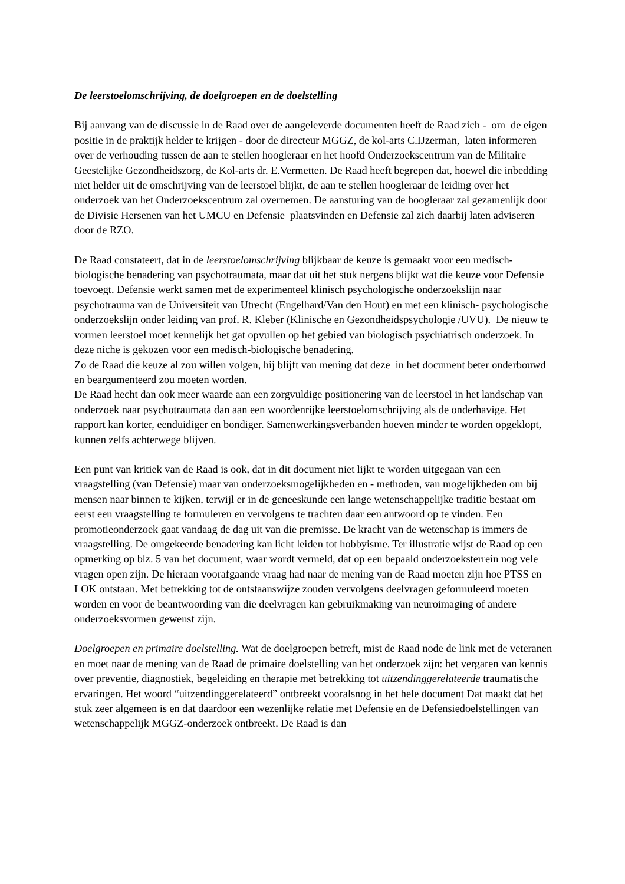De leerstoelomschrijving, de doelgroepen en de doelstelling
Bij aanvang van de discussie in de Raad over de aangeleverde documenten heeft de Raad zich - om de eigen positie in de praktijk helder te krijgen - door de directeur MGGZ, de kol-arts C.IJzerman, laten informeren over de verhouding tussen de aan te stellen hoogleraar en het hoofd Onderzoekscentrum van de Militaire Geestelijke Gezondheidszorg, de Kol-arts dr. E.Vermetten. De Raad heeft begrepen dat, hoewel die inbedding niet helder uit de omschrijving van de leerstoel blijkt, de aan te stellen hoogleraar de leiding over het onderzoek van het Onderzoekscentrum zal overnemen. De aansturing van de hoogleraar zal gezamenlijk door de Divisie Hersenen van het UMCU en Defensie plaatsvinden en Defensie zal zich daarbij laten adviseren door de RZO.
De Raad constateert, dat in de leerstoelomschrijving blijkbaar de keuze is gemaakt voor een medisch-biologische benadering van psychotraumata, maar dat uit het stuk nergens blijkt wat die keuze voor Defensie toevoegt. Defensie werkt samen met de experimenteel klinisch psychologische onderzoekslijn naar psychotrauma van de Universiteit van Utrecht (Engelhard/Van den Hout) en met een klinisch- psychologische onderzoekslijn onder leiding van prof. R. Kleber (Klinische en Gezondheidspsychologie /UVU). De nieuw te vormen leerstoel moet kennelijk het gat opvullen op het gebied van biologisch psychiatrisch onderzoek. In deze niche is gekozen voor een medisch-biologische benadering.
Zo de Raad die keuze al zou willen volgen, hij blijft van mening dat deze in het document beter onderbouwd en beargumenteerd zou moeten worden.
De Raad hecht dan ook meer waarde aan een zorgvuldige positionering van de leerstoel in het landschap van onderzoek naar psychotraumata dan aan een woordenrijke leerstoelomschrijving als de onderhavige. Het rapport kan korter, eenduidiger en bondiger. Samenwerkingsverbanden hoeven minder te worden opgeklopt, kunnen zelfs achterwege blijven.
Een punt van kritiek van de Raad is ook, dat in dit document niet lijkt te worden uitgegaan van een vraagstelling (van Defensie) maar van onderzoeksmogelijkheden en - methoden, van mogelijkheden om bij mensen naar binnen te kijken, terwijl er in de geneeskunde een lange wetenschappelijke traditie bestaat om eerst een vraagstelling te formuleren en vervolgens te trachten daar een antwoord op te vinden. Een promotieonderzoek gaat vandaag de dag uit van die premisse. De kracht van de wetenschap is immers de vraagstelling. De omgekeerde benadering kan licht leiden tot hobbyisme. Ter illustratie wijst de Raad op een opmerking op blz. 5 van het document, waar wordt vermeld, dat op een bepaald onderzoeksterrein nog vele vragen open zijn. De hieraan voorafgaande vraag had naar de mening van de Raad moeten zijn hoe PTSS en LOK ontstaan. Met betrekking tot de ontstaanswijze zouden vervolgens deelvragen geformuleerd moeten worden en voor de beantwoording van die deelvragen kan gebruikmaking van neuroimaging of andere onderzoeksvormen gewenst zijn.
Doelgroepen en primaire doelstelling. Wat de doelgroepen betreft, mist de Raad node de link met de veteranen en moet naar de mening van de Raad de primaire doelstelling van het onderzoek zijn: het vergaren van kennis over preventie, diagnostiek, begeleiding en therapie met betrekking tot uitzendinggerelateerde traumatische ervaringen. Het woord “uitzendinggerelateerd” ontbreekt vooralsnog in het hele document Dat maakt dat het stuk zeer algemeen is en dat daardoor een wezenlijke relatie met Defensie en de Defensiedoelstellingen van wetenschappelijk MGGZ-onderzoek ontbreekt. De Raad is dan